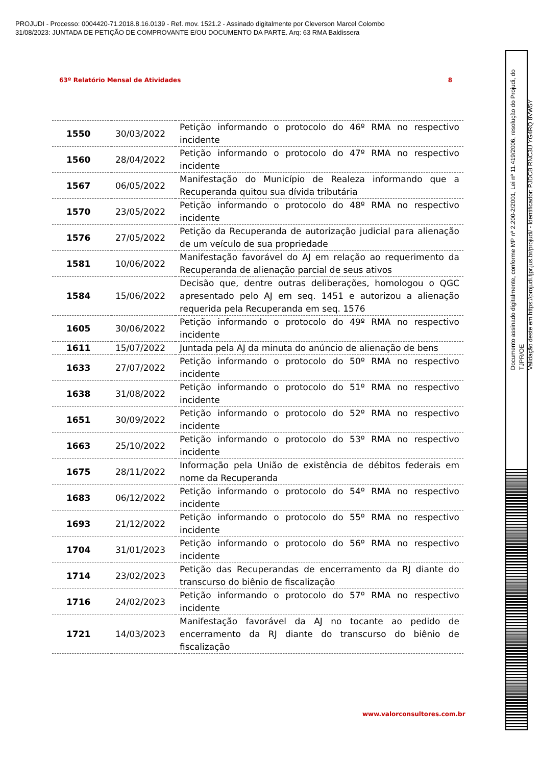PROJUDI - Processo: 0004420-71.2018.8.16.0139 - Ref. mov. 1521.2 - Assinado digitalmente por Cleverson Marcel Colombo
31/08/2023: JUNTADA DE PETIÇÃO DE COMPROVANTE E/OU DOCUMENTO DA PARTE. Arq: 63 RMA Baldissera
63º Relatório Mensal de Atividades 8
| 1550 | 30/03/2022 | Petição informando o protocolo do 46º RMA no respectivo incidente |
| 1560 | 28/04/2022 | Petição informando o protocolo do 47º RMA no respectivo incidente |
| 1567 | 06/05/2022 | Manifestação do Município de Realeza informando que a Recuperanda quitou sua dívida tributária |
| 1570 | 23/05/2022 | Petição informando o protocolo do 48º RMA no respectivo incidente |
| 1576 | 27/05/2022 | Petição da Recuperanda de autorização judicial para alienação de um veículo de sua propriedade |
| 1581 | 10/06/2022 | Manifestação favorável do AJ em relação ao requerimento da Recuperanda de alienação parcial de seus ativos |
| 1584 | 15/06/2022 | Decisão que, dentre outras deliberações, homologou o QGC apresentado pelo AJ em seq. 1451 e autorizou a alienação requerida pela Recuperanda em seq. 1576 |
| 1605 | 30/06/2022 | Petição informando o protocolo do 49º RMA no respectivo incidente |
| 1611 | 15/07/2022 | Juntada pela AJ da minuta do anúncio de alienação de bens |
| 1633 | 27/07/2022 | Petição informando o protocolo do 50º RMA no respectivo incidente |
| 1638 | 31/08/2022 | Petição informando o protocolo do 51º RMA no respectivo incidente |
| 1651 | 30/09/2022 | Petição informando o protocolo do 52º RMA no respectivo incidente |
| 1663 | 25/10/2022 | Petição informando o protocolo do 53º RMA no respectivo incidente |
| 1675 | 28/11/2022 | Informação pela União de existência de débitos federais em nome da Recuperanda |
| 1683 | 06/12/2022 | Petição informando o protocolo do 54º RMA no respectivo incidente |
| 1693 | 21/12/2022 | Petição informando o protocolo do 55º RMA no respectivo incidente |
| 1704 | 31/01/2023 | Petição informando o protocolo do 56º RMA no respectivo incidente |
| 1714 | 23/02/2023 | Petição das Recuperandas de encerramento da RJ diante do transcurso do biênio de fiscalização |
| 1716 | 24/02/2023 | Petição informando o protocolo do 57º RMA no respectivo incidente |
| 1721 | 14/03/2023 | Manifestação favorável da AJ no tocante ao pedido de encerramento da RJ diante do transcurso do biênio de fiscalização |
www.valorconsultores.com.br
Documento assinado digitalmente, conforme MP nº 2.200-2/2001, Lei nº 11.419/2006, resolução do Projudi, do TJPR/OE
Validação deste em https://projudi.tjpr.jus.br/projudi/ - Identificador: PJDCB RNC3U YG4RQ 8VW5Y